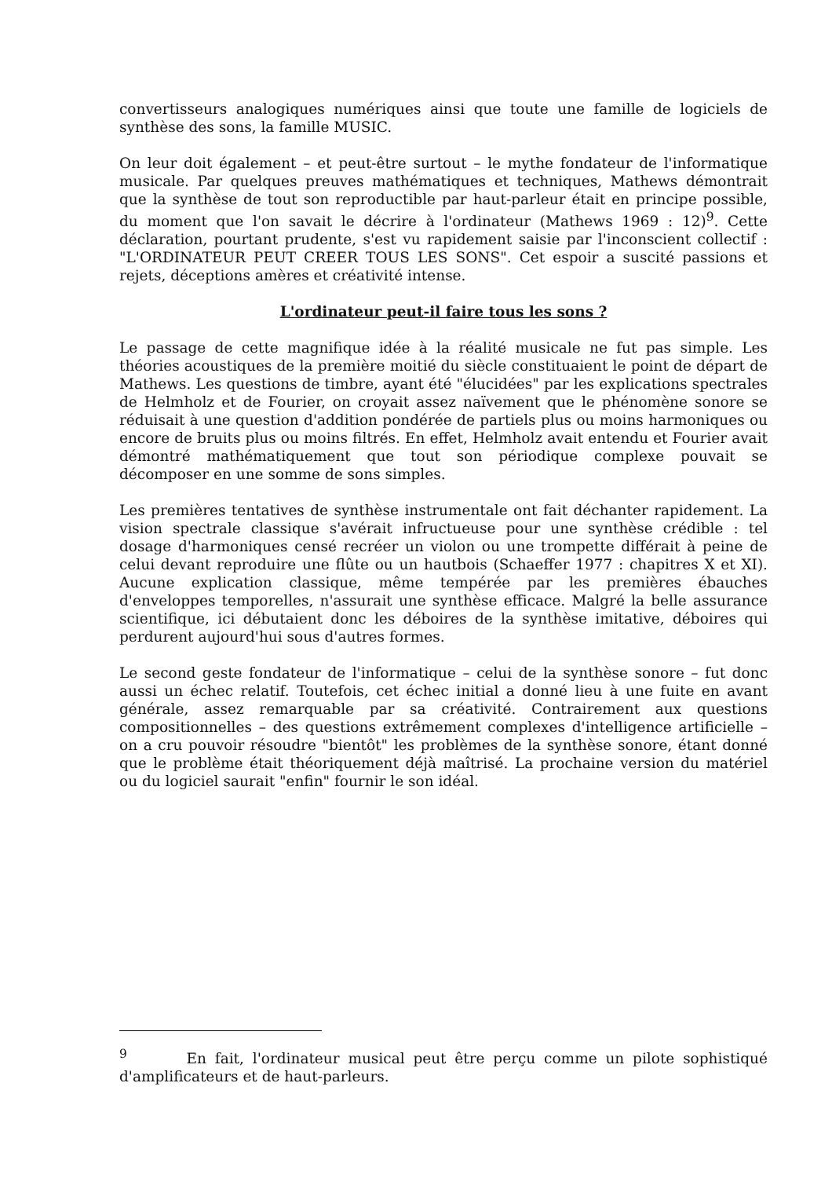convertisseurs analogiques numériques ainsi que toute une famille de logiciels de synthèse des sons, la famille MUSIC.
On leur doit également – et peut-être surtout – le mythe fondateur de l'informatique musicale. Par quelques preuves mathématiques et techniques, Mathews démontrait que la synthèse de tout son reproductible par haut-parleur était en principe possible, du moment que l'on savait le décrire à l'ordinateur (Mathews 1969 : 12)<sup>9</sup>. Cette déclaration, pourtant prudente, s'est vu rapidement saisie par l'inconscient collectif : "L'ORDINATEUR PEUT CREER TOUS LES SONS". Cet espoir a suscité passions et rejets, déceptions amères et créativité intense.
L'ordinateur peut-il faire tous les sons ?
Le passage de cette magnifique idée à la réalité musicale ne fut pas simple. Les théories acoustiques de la première moitié du siècle constituaient le point de départ de Mathews. Les questions de timbre, ayant été "élucidées" par les explications spectrales de Helmholz et de Fourier, on croyait assez naïvement que le phénomène sonore se réduisait à une question d'addition pondérée de partiels plus ou moins harmoniques ou encore de bruits plus ou moins filtrés. En effet, Helmholz avait entendu et Fourier avait démontré mathématiquement que tout son périodique complexe pouvait se décomposer en une somme de sons simples.
Les premières tentatives de synthèse instrumentale ont fait déchanter rapidement. La vision spectrale classique s'avérait infructueuse pour une synthèse crédible : tel dosage d'harmoniques censé recréer un violon ou une trompette différait à peine de celui devant reproduire une flûte ou un hautbois (Schaeffer 1977 : chapitres X et XI). Aucune explication classique, même tempérée par les premières ébauches d'enveloppes temporelles, n'assurait une synthèse efficace. Malgré la belle assurance scientifique, ici débutaient donc les déboires de la synthèse imitative, déboires qui perdurent aujourd'hui sous d'autres formes.
Le second geste fondateur de l'informatique – celui de la synthèse sonore – fut donc aussi un échec relatif. Toutefois, cet échec initial a donné lieu à une fuite en avant générale, assez remarquable par sa créativité. Contrairement aux questions compositionnelles – des questions extrêmement complexes d'intelligence artificielle – on a cru pouvoir résoudre "bientôt" les problèmes de la synthèse sonore, étant donné que le problème était théoriquement déjà maîtrisé. La prochaine version du matériel ou du logiciel saurait "enfin" fournir le son idéal.
<sup>9</sup> En fait, l'ordinateur musical peut être perçu comme un pilote sophistiqué d'amplificateurs et de haut-parleurs.